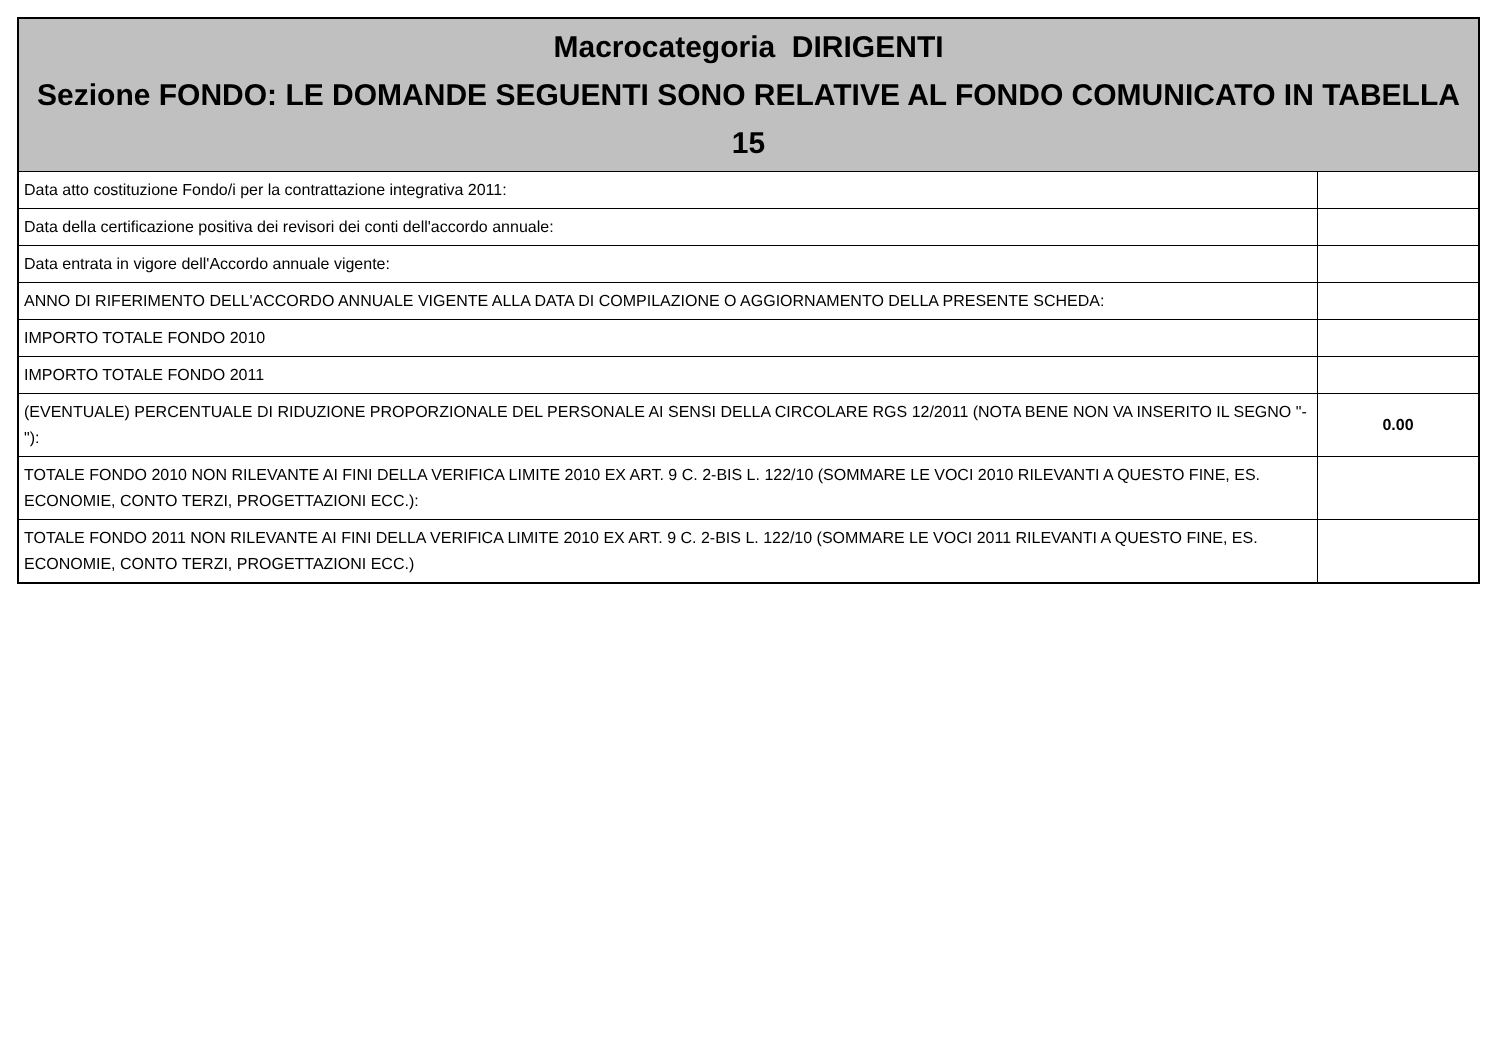| Macrocategoria DIRIGENTI Sezione FONDO: LE DOMANDE SEGUENTI SONO RELATIVE AL FONDO COMUNICATO IN TABELLA 15 | |
| --- | --- |
| Data atto costituzione Fondo/i per la contrattazione integrativa 2011: | |
| Data della certificazione positiva dei revisori dei conti dell'accordo annuale: | |
| Data entrata in vigore dell'Accordo annuale vigente: | |
| ANNO DI RIFERIMENTO DELL'ACCORDO ANNUALE VIGENTE ALLA DATA DI COMPILAZIONE O AGGIORNAMENTO DELLA PRESENTE SCHEDA: | |
| IMPORTO TOTALE FONDO 2010 | |
| IMPORTO TOTALE FONDO 2011 | |
| (EVENTUALE) PERCENTUALE DI RIDUZIONE PROPORZIONALE DEL PERSONALE AI SENSI DELLA CIRCOLARE RGS 12/2011 (NOTA BENE NON VA INSERITO IL SEGNO "-"): | 0.00 |
| TOTALE FONDO 2010 NON RILEVANTE AI FINI DELLA VERIFICA LIMITE 2010 EX ART. 9 C. 2-BIS L. 122/10 (SOMMARE LE VOCI 2010 RILEVANTI A QUESTO FINE, ES. ECONOMIE, CONTO TERZI, PROGETTAZIONI ECC.): | |
| TOTALE FONDO 2011 NON RILEVANTE AI FINI DELLA VERIFICA LIMITE 2010 EX ART. 9 C. 2-BIS L. 122/10 (SOMMARE LE VOCI 2011 RILEVANTI A QUESTO FINE, ES. ECONOMIE, CONTO TERZI, PROGETTAZIONI ECC.) | |